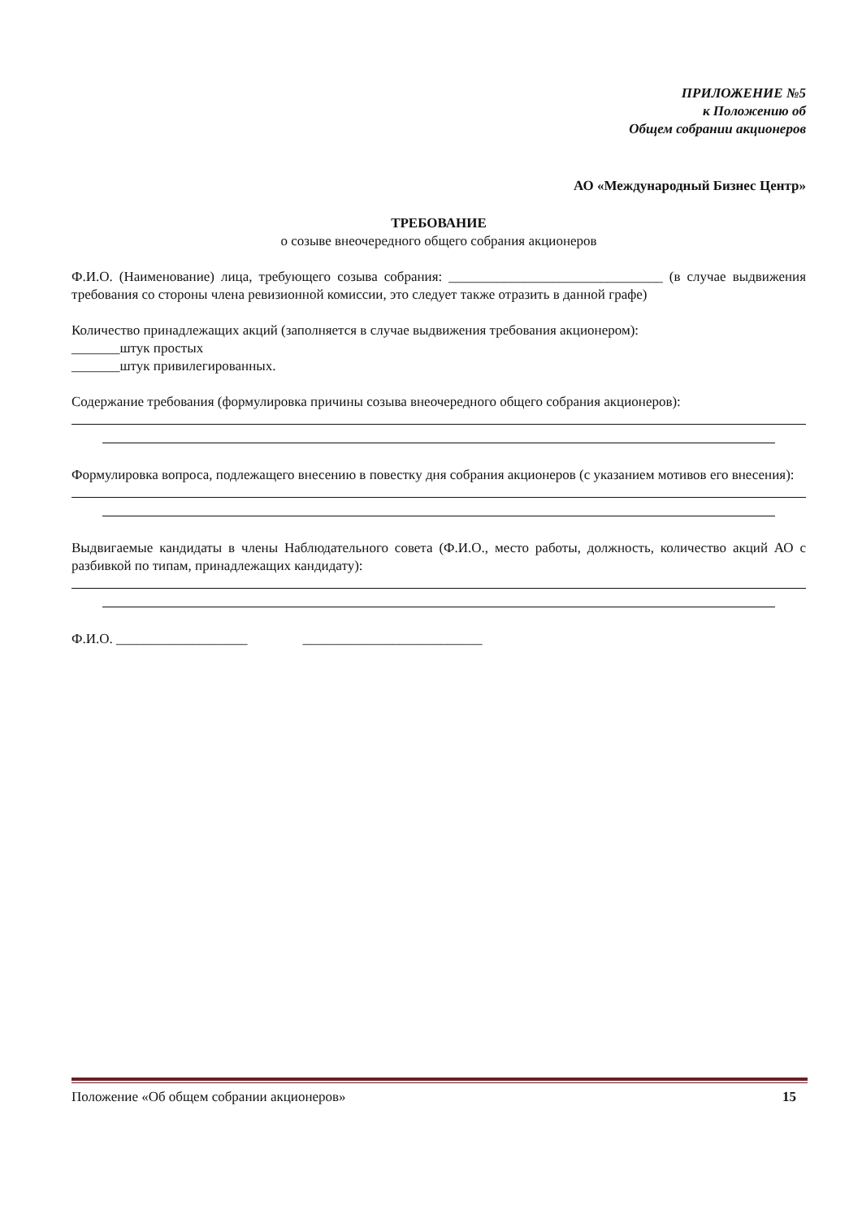ПРИЛОЖЕНИЕ №5
к Положению об
Общем собрании акционеров
АО «Международный Бизнес Центр»
ТРЕБОВАНИЕ
о созыве внеочередного общего собрания акционеров
Ф.И.О. (Наименование) лица, требующего созыва собрания: _______________________________ (в случае выдвижения требования со стороны члена ревизионной комиссии, это следует также отразить в данной графе)
Количество принадлежащих акций (заполняется в случае выдвижения требования акционером):
_______штук простых
_______штук привилегированных.
Содержание требования (формулировка причины созыва внеочередного общего собрания акционеров):
Формулировка вопроса, подлежащего внесению в повестку дня собрания акционеров (с указанием мотивов его внесения):
Выдвигаемые кандидаты в члены Наблюдательного совета (Ф.И.О., место работы, должность, количество акций АО с разбивкой по типам, принадлежащих кандидату):
Ф.И.О. ___________________ __________________________
Положение «Об общем собрании акционеров» 15